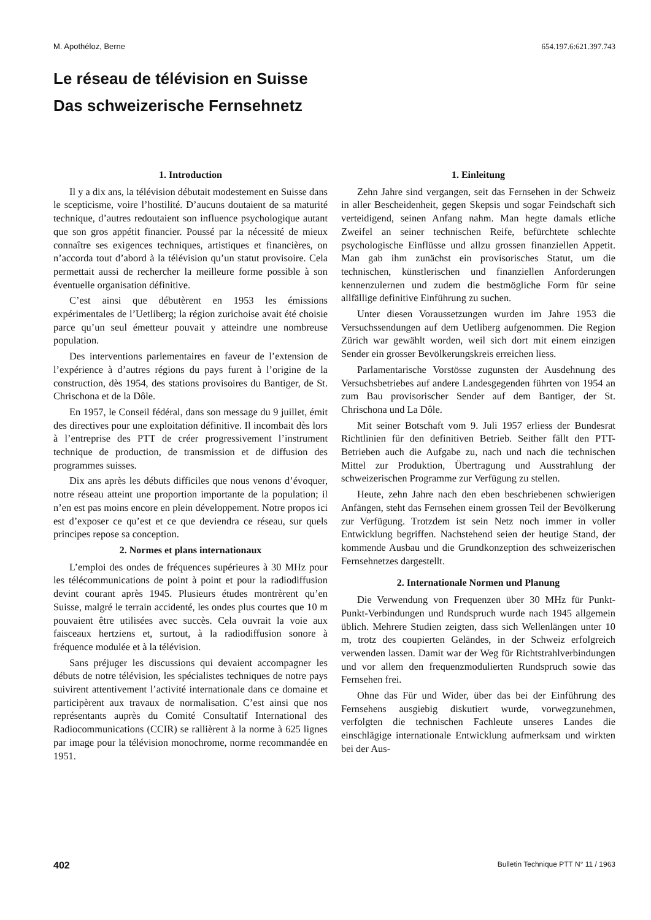M. Apothéloz, Berne 654.197.6:621.397.743
Le réseau de télévision en Suisse
Das schweizerische Fernsehnetz
1. Introduction
Il y a dix ans, la télévision débutait modestement en Suisse dans le scepticisme, voire l’hostilité. D’aucuns doutaient de sa maturité technique, d’autres redoutaient son influence psychologique autant que son gros appétit financier. Poussé par la nécessité de mieux connaître ses exigences techniques, artistiques et financières, on n’accorda tout d’abord à la télévision qu’un statut provisoire. Cela permettait aussi de rechercher la meilleure forme possible à son éventuelle organisation définitive.
C’est ainsi que débutèrent en 1953 les émissions expérimentales de l’Uetliberg; la région zurichoise avait été choisie parce qu’un seul émetteur pouvait y atteindre une nombreuse population.
Des interventions parlementaires en faveur de l’extension de l’expérience à d’autres régions du pays furent à l’origine de la construction, dès 1954, des stations provisoires du Bantiger, de St. Chrischona et de la Dôle.
En 1957, le Conseil fédéral, dans son message du 9 juillet, émit des directives pour une exploitation définitive. Il incombait dès lors à l’entreprise des PTT de créer progressivement l’instrument technique de production, de transmission et de diffusion des programmes suisses.
Dix ans après les débuts difficiles que nous venons d’évoquer, notre réseau atteint une proportion importante de la population; il n’en est pas moins encore en plein développement. Notre propos ici est d’exposer ce qu’est et ce que deviendra ce réseau, sur quels principes repose sa conception.
2. Normes et plans internationaux
L’emploi des ondes de fréquences supérieures à 30 MHz pour les télécommunications de point à point et pour la radiodiffusion devint courant après 1945. Plusieurs études montrèrent qu’en Suisse, malgré le terrain accidenté, les ondes plus courtes que 10 m pouvaient être utilisées avec succès. Cela ouvrait la voie aux faisceaux hertziens et, surtout, à la radiodiffusion sonore à fréquence modulée et à la télévision.
Sans préjuger les discussions qui devaient accompagner les débuts de notre télévision, les spécialistes techniques de notre pays suivirent attentivement l’activité internationale dans ce domaine et participèrent aux travaux de normalisation. C’est ainsi que nos représentants auprès du Comité Consultatif International des Radiocommunications (CCIR) se rallièrent à la norme à 625 lignes par image pour la télévision monochrome, norme recommandée en 1951.
1. Einleitung
Zehn Jahre sind vergangen, seit das Fernsehen in der Schweiz in aller Bescheidenheit, gegen Skepsis und sogar Feindschaft sich verteidigend, seinen Anfang nahm. Man hegte damals etliche Zweifel an seiner technischen Reife, befürchtete schlechte psychologische Einflüsse und allzu grossen finanziellen Appetit. Man gab ihm zunächst ein provisorisches Statut, um die technischen, künstlerischen und finanziellen Anforderungen kennenzulernen und zudem die bestmögliche Form für seine allfällige definitive Einführung zu suchen.
Unter diesen Voraussetzungen wurden im Jahre 1953 die Versuchssendungen auf dem Uetliberg aufgenommen. Die Region Zürich war gewählt worden, weil sich dort mit einem einzigen Sender ein grosser Bevölkerungskreis erreichen liess.
Parlamentarische Vorstösse zugunsten der Ausdehnung des Versuchsbetriebes auf andere Landesgegenden führten von 1954 an zum Bau provisorischer Sender auf dem Bantiger, der St. Chrischona und La Dôle.
Mit seiner Botschaft vom 9. Juli 1957 erliess der Bundesrat Richtlinien für den definitiven Betrieb. Seither fällt den PTT-Betrieben auch die Aufgabe zu, nach und nach die technischen Mittel zur Produktion, Übertragung und Ausstrahlung der schweizerischen Programme zur Verfügung zu stellen.
Heute, zehn Jahre nach den eben beschriebenen schwierigen Anfängen, steht das Fernsehen einem grossen Teil der Bevölkerung zur Verfügung. Trotzdem ist sein Netz noch immer in voller Entwicklung begriffen. Nachstehend seien der heutige Stand, der kommende Ausbau und die Grundkonzeption des schweizerischen Fernsehnetzes dargestellt.
2. Internationale Normen und Planung
Die Verwendung von Frequenzen über 30 MHz für Punkt-Punkt-Verbindungen und Rundspruch wurde nach 1945 allgemein üblich. Mehrere Studien zeigten, dass sich Wellenlängen unter 10 m, trotz des coupierten Geländes, in der Schweiz erfolgreich verwenden lassen. Damit war der Weg für Richtstrahlverbindungen und vor allem den frequenzmodulierten Rundspruch sowie das Fernsehen frei.
Ohne das Für und Wider, über das bei der Einführung des Fernsehens ausgiebig diskutiert wurde, vorwegzunehmen, verfolgten die technischen Fachleute unseres Landes die einschlägige internationale Entwicklung aufmerksam und wirkten bei der Aus-
402 Bulletin Technique PTT N° 11 / 1963